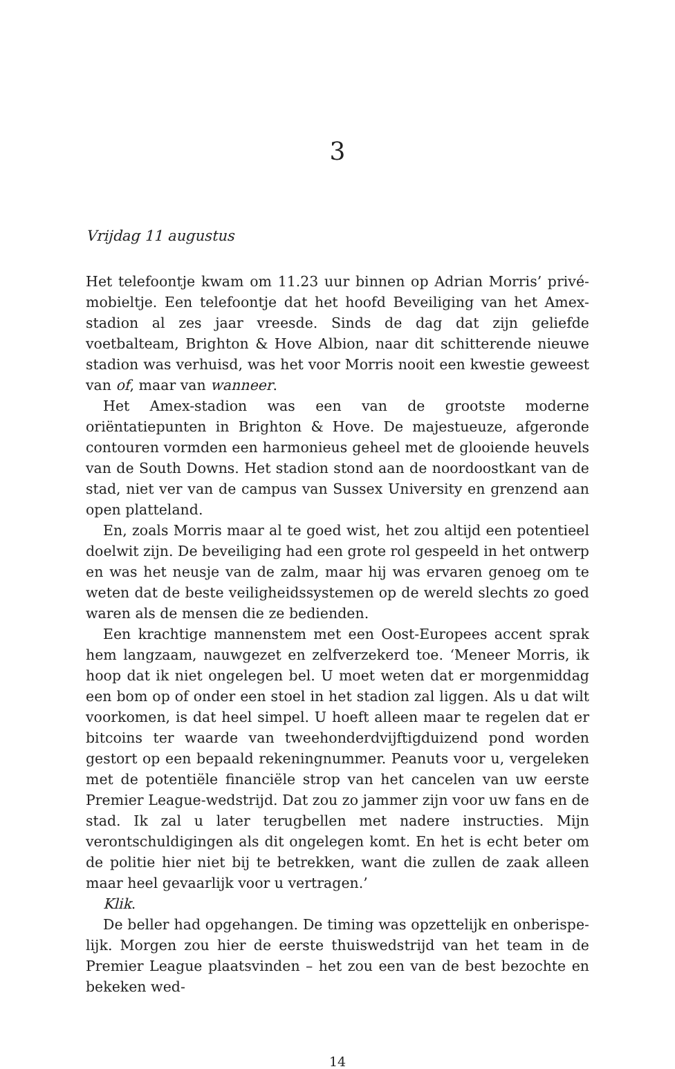3
Vrijdag 11 augustus
Het telefoontje kwam om 11.23 uur binnen op Adrian Morris’ privé­mobieltje. Een telefoontje dat het hoofd Beveiliging van het Amex-stadion al zes jaar vreesde. Sinds de dag dat zijn geliefde voetbalteam, Brighton & Hove Albion, naar dit schitterende nieuwe stadion was verhuisd, was het voor Morris nooit een kwestie geweest van of, maar van wanneer.
Het Amex-stadion was een van de grootste moderne oriëntatiepunten in Brighton & Hove. De majestueuze, afgeronde contouren vormden een harmonieus geheel met de glooiende heuvels van de South Downs. Het stadion stond aan de noordoostkant van de stad, niet ver van de campus van Sussex University en grenzend aan open platteland.
En, zoals Morris maar al te goed wist, het zou altijd een potentieel doel­wit zijn. De beveiliging had een grote rol gespeeld in het ontwerp en was het neusje van de zalm, maar hij was ervaren genoeg om te weten dat de beste veiligheidssystemen op de wereld slechts zo goed waren als de men­sen die ze bedienden.
Een krachtige mannenstem met een Oost-Europees accent sprak hem langzaam, nauwgezet en zelfverzekerd toe. ‘Meneer Morris, ik hoop dat ik niet ongelegen bel. U moet weten dat er morgenmiddag een bom op of onder een stoel in het stadion zal liggen. Als u dat wilt voorkomen, is dat heel simpel. U hoeft alleen maar te regelen dat er bitcoins ter waarde van tweehonderdvijftigduizend pond worden gestort op een bepaald rekening­nummer. Peanuts voor u, vergeleken met de potentiële financiële strop van het cancelen van uw eerste Premier League-wedstrijd. Dat zou zo jam­mer zijn voor uw fans en de stad. Ik zal u later terugbellen met nadere instructies. Mijn verontschuldigingen als dit ongelegen komt. En het is echt beter om de politie hier niet bij te betrekken, want die zullen de zaak alleen maar heel gevaarlijk voor u vertragen.’
Klik.
De beller had opgehangen. De timing was opzettelijk en onberispe­lijk. Morgen zou hier de eerste thuiswedstrijd van het team in de Premier League plaatsvinden – het zou een van de best bezochte en bekeken wed-
14